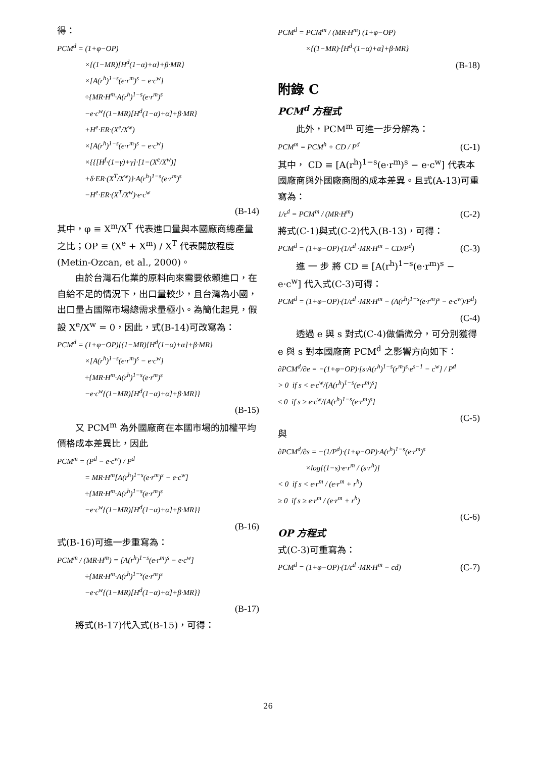得：
PCM<sup>d</sup> = (1+φ−OP)
×{(1−MR)[H<sup>d</sup>(1−α)+α]+β·MR}
×[A(r<sup>h</sup>)<sup>1−s</sup>(e·r<sup>m</sup>)<sup>s</sup> − e·c<sup>w</sup>]
÷{MR·H<sup>m</sup>·A(r<sup>h</sup>)<sup>1−s</sup>(e·r<sup>m</sup>)<sup>s</sup>
−e·c<sup>w</sup>{(1−MR)[H<sup>d</sup>(1−α)+α]+β·MR}
+H<sup>e</sup>·ER·(X<sup>e</sup>/X<sup>w</sup>)
×[A(r<sup>h</sup>)<sup>1−s</sup>(e·r<sup>m</sup>)<sup>s</sup> − e·c<sup>w</sup>]
×{{[H<sup>f</sup>·(1−γ)+γ]·[1−(X<sup>e</sup>/X<sup>w</sup>)]
+δ·ER·(X<sup>T</sup>/X<sup>w</sup>)}·A(r<sup>h</sup>)<sup>1−s</sup>(e·r<sup>m</sup>)<sup>s</sup>
−H<sup>e</sup>·ER·(X<sup>T</sup>/X<sup>w</sup>)·e·c<sup>w</sup>
(B-14)
其中，φ ≡ X<sup>m</sup>/X<sup>T</sup> 代表進口量與本國廠商總產量之比；OP ≡ (X<sup>e</sup> + X<sup>m</sup>) / X<sup>T</sup> 代表開放程度 (Metin-Ozcan, et al., 2000)。
由於台灣石化業的原料向來需要依賴進口，在自給不足的情況下，出口量較少，且台灣為小國，出口量占國際市場總需求量極小。為簡化起見，假設 X<sup>e</sup>/X<sup>w</sup> = 0，因此，式(B-14)可改寫為：
PCM<sup>d</sup> = (1+φ−OP){(1−MR)[H<sup>d</sup>(1−α)+α]+β·MR}
×[A(r<sup>h</sup>)<sup>1−s</sup>(e·r<sup>m</sup>)<sup>s</sup> − e·c<sup>w</sup>]
÷{MR·H<sup>m</sup>·A(r<sup>h</sup>)<sup>1−s</sup>(e·r<sup>m</sup>)<sup>s</sup>
−e·c<sup>w</sup>{(1−MR)[H<sup>d</sup>(1−α)+α]+β·MR}}
(B-15)
又 PCM<sup>m</sup> 為外國廠商在本國市場的加權平均價格成本差異比，因此
PCM<sup>m</sup> = (P<sup>d</sup> − e·c<sup>w</sup>) / P<sup>d</sup>
= MR·H<sup>m</sup>[A(r<sup>h</sup>)<sup>1−s</sup>(e·r<sup>m</sup>)<sup>s</sup> − e·c<sup>w</sup>]
÷{MR·H<sup>m</sup>·A(r<sup>h</sup>)<sup>1−s</sup>(e·r<sup>m</sup>)<sup>s</sup>
−e·c<sup>w</sup>{(1−MR)[H<sup>d</sup>(1−α)+α]+β·MR}}
(B-16)
式(B-16)可進一步重寫為：
PCM<sup>m</sup> / (MR·H<sup>m</sup>) = [A(r<sup>h</sup>)<sup>1−s</sup>(e·r<sup>m</sup>)<sup>s</sup> − e·c<sup>w</sup>]
÷{MR·H<sup>m</sup>·A(r<sup>h</sup>)<sup>1−s</sup>(e·r<sup>m</sup>)<sup>s</sup>
−e·c<sup>w</sup>{(1−MR)[H<sup>d</sup>(1−α)+α]+β·MR}}
(B-17)
將式(B-17)代入式(B-15)，可得：
PCM<sup>d</sup> = PCM<sup>m</sup> / (MR·H<sup>m</sup>) (1+φ−OP)
×{(1−MR)·[H<sup>d</sup>·(1−α)+α]+β·MR}
(B-18)
附錄 C
PCM<sup>d</sup> 方程式
此外，PCM<sup>m</sup> 可進一步分解為：
PCM<sup>m</sup> = PCM<sup>h</sup> + CD / P<sup>d</sup> (C-1)
其中， CD ≡ [A(r<sup>h</sup>)<sup>1−s</sup>(e·r<sup>m</sup>)<sup>s</sup> − e·c<sup>w</sup>] 代表本國廠商與外國廠商間的成本差異。且式(A-13)可重寫為：
1/ε<sup>d</sup> = PCM<sup>m</sup> / (MR·H<sup>m</sup>) (C-2)
將式(C-1)與式(C-2)代入(B-13)，可得：
PCM<sup>d</sup> = (1+φ−OP)·(1/ε<sup>d</sup> ·MR·H<sup>m</sup> − CD/P<sup>d</sup>) (C-3)
進 一 步 將 CD ≡ [A(r<sup>h</sup>)<sup>1−s</sup>(e·r<sup>m</sup>)<sup>s</sup> − e·c<sup>w</sup>] 代入式(C-3)可得：
PCM<sup>d</sup> = (1+φ−OP)·(1/ε<sup>d</sup> ·MR·H<sup>m</sup> − (A(r<sup>h</sup>)<sup>1−s</sup>(e·r<sup>m</sup>)<sup>s</sup> − e·c<sup>w</sup>)/P<sup>d</sup>)
(C-4)
透過 e 與 s 對式(C-4)做偏微分，可分別獲得 e 與 s 對本國廠商 PCM<sup>d</sup> 之影響方向如下：
∂PCM<sup>d</sup>/∂e = −(1+φ−OP)·[s·A(r<sup>h</sup>)<sup>1−s</sup>(r<sup>m</sup>)<sup>s</sup>·e<sup>s−1</sup> − c<sup>w</sup>] / P<sup>d</sup>
> 0 if s < e·c<sup>w</sup>/[A(r<sup>h</sup>)<sup>1−s</sup>(e·r<sup>m</sup>)<sup>s</sup>]
≤ 0 if s ≥ e·c<sup>w</sup>/[A(r<sup>h</sup>)<sup>1−s</sup>(e·r<sup>m</sup>)<sup>s</sup>]
(C-5)
與
∂PCM<sup>d</sup>/∂s = −(1/P<sup>d</sup>)·(1+φ−OP)·A(r<sup>h</sup>)<sup>1−s</sup>(e·r<sup>m</sup>)<sup>s</sup>
×log[(1−s)·e·r<sup>m</sup> / (s·r<sup>h</sup>)]
< 0 if s < e·r<sup>m</sup> / (e·r<sup>m</sup> + r<sup>h</sup>)
≥ 0 if s ≥ e·r<sup>m</sup> / (e·r<sup>m</sup> + r<sup>h</sup>)
(C-6)
OP 方程式
式(C-3)可重寫為：
PCM<sup>d</sup> = (1+φ−OP)·(1/ε<sup>d</sup> ·MR·H<sup>m</sup> − cd) (C-7)
26